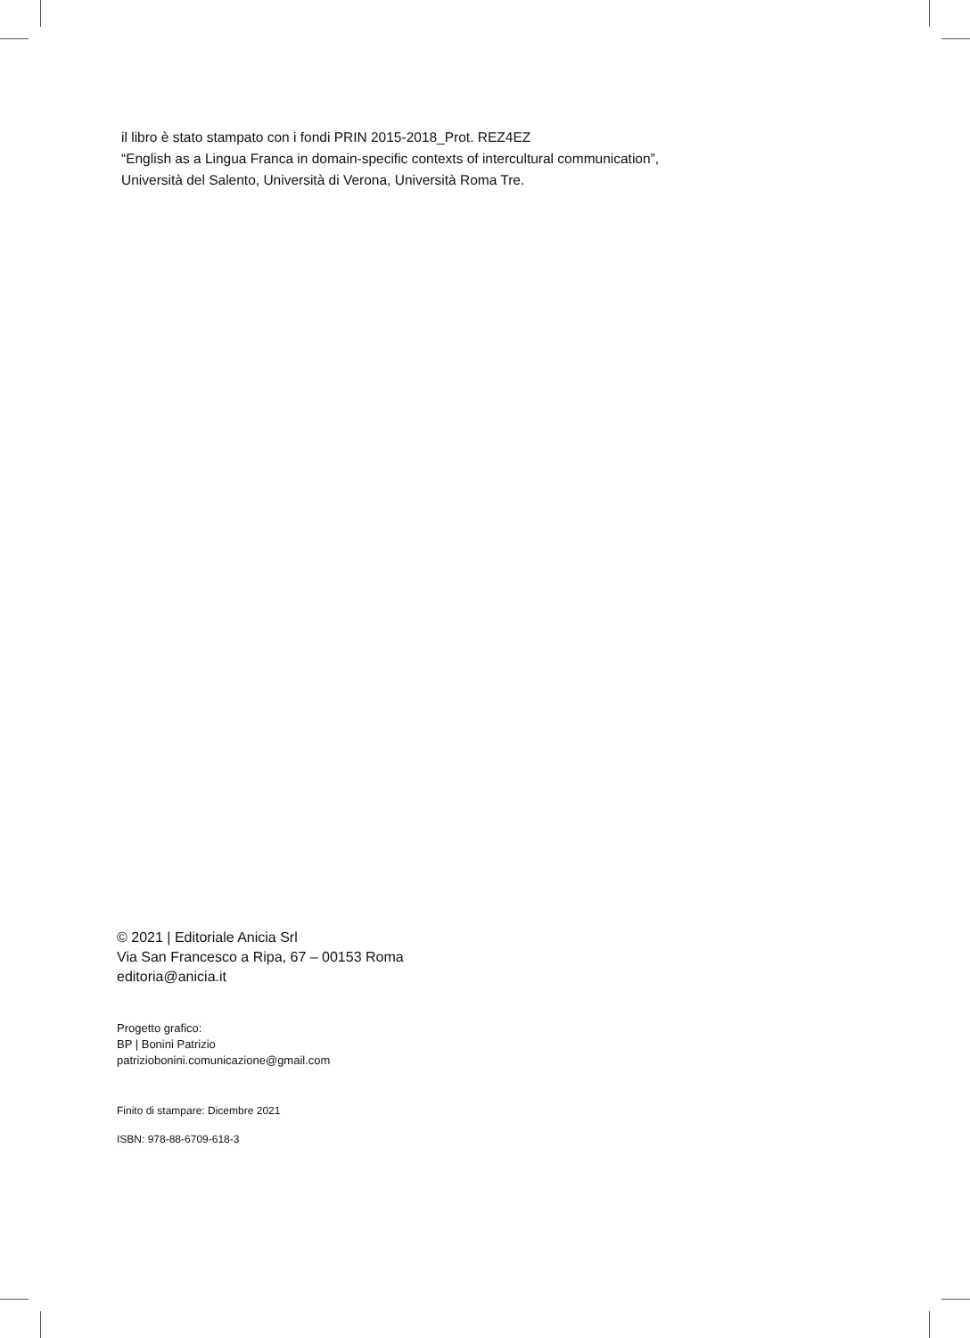il libro è stato stampato con i fondi PRIN 2015-2018_Prot. REZ4EZ
“English as a Lingua Franca in domain-specific contexts of intercultural communication”,
Università del Salento, Università di Verona, Università Roma Tre.
© 2021 | Editoriale Anicia Srl
Via San Francesco a Ripa, 67 – 00153 Roma
editoria@anicia.it
Progetto grafico:
BP | Bonini Patrizio
patriziobonini.comunicazione@gmail.com
Finito di stampare: Dicembre 2021
ISBN: 978-88-6709-618-3